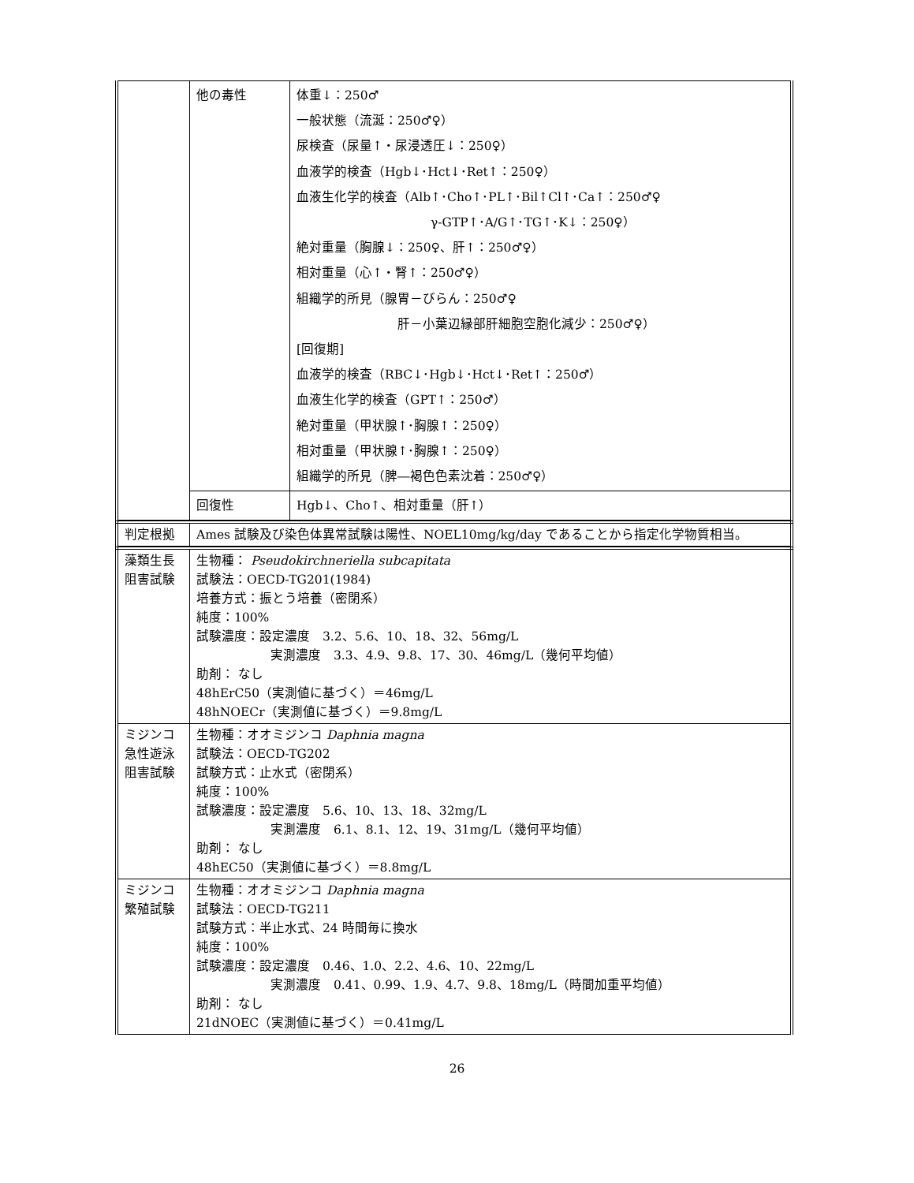| | 他の毒性 | 体重↓：250♂ 一般状態（流涎：250♂♀） 尿検査（尿量↑・尿浸透圧↓：250♀） 血液学的検査（Hgb↓･Hct↓･Ret↑：250♀） 血液生化学的検査（Alb↑･Cho↑･PL↑･Bil↑Cl↑･Ca↑：250♂♀ γ-GTP↑･A/G↑･TG↑･K↓：250♀） 絶対重量（胸腺↓：250♀、肝↑：250♂♀） 相対重量（心↑・腎↑：250♂♀） 組織学的所見（腺胃－びらん：250♂♀ 肝－小葉辺縁部肝細胞空胞化減少：250♂♀） [回復期] 血液学的検査（RBC↓･Hgb↓･Hct↓･Ret↑：250♂） 血液生化学的検査（GPT↑：250♂） 絶対重量（甲状腺↑･胸腺↑：250♀） 相対重量（甲状腺↑･胸腺↑：250♀） 組織学的所見（脾―褐色色素沈着：250♂♀） |
| | 回復性 | Hgb↓、Cho↑、相対重量（肝↑） |
| 判定根拠 | Ames 試験及び染色体異常試験は陽性、NOEL10mg/kg/day であることから指定化学物質相当。 |
| 藻類生長阻害試験 | 生物種： Pseudokirchneriella subcapitata 試験法：OECD-TG201(1984) 培養方式：振とう培養（密閉系） 純度：100% 試験濃度：設定濃度 3.2、5.6、10、18、32、56mg/L 実測濃度 3.3、4.9、9.8、17、30、46mg/L（幾何平均値） 助剤： なし 48hErC50（実測値に基づく）＝46mg/L 48hNOECr（実測値に基づく）＝9.8mg/L |
| ミジンコ急性遊泳阻害試験 | 生物種：オオミジンコ Daphnia magna 試験法：OECD-TG202 試験方式：止水式（密閉系） 純度：100% 試験濃度：設定濃度 5.6、10、13、18、32mg/L 実測濃度 6.1、8.1、12、19、31mg/L（幾何平均値） 助剤： なし 48hEC50（実測値に基づく）＝8.8mg/L |
| ミジンコ繁殖試験 | 生物種：オオミジンコ Daphnia magna 試験法：OECD-TG211 試験方式：半止水式、24 時間毎に換水 純度：100% 試験濃度：設定濃度 0.46、1.0、2.2、4.6、10、22mg/L 実測濃度 0.41、0.99、1.9、4.7、9.8、18mg/L（時間加重平均値） 助剤： なし 21dNOEC（実測値に基づく）＝0.41mg/L |
26